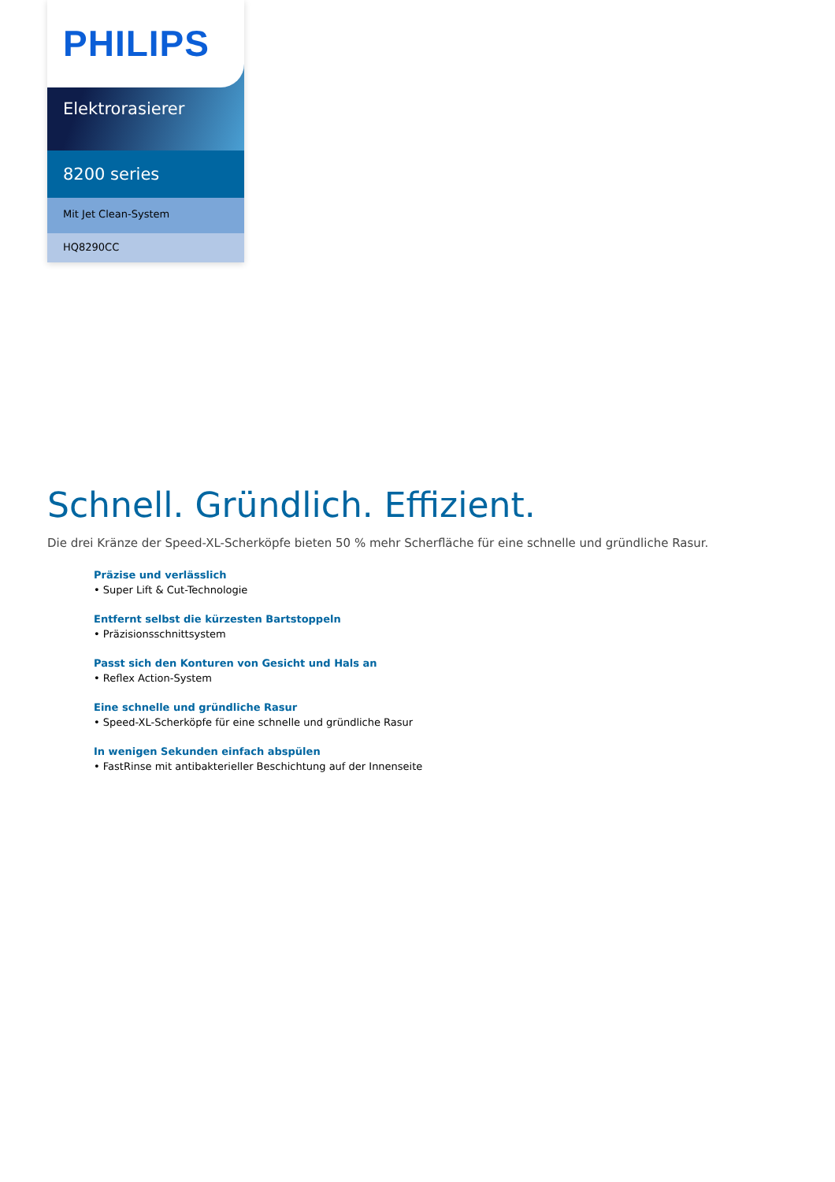PHILIPS
Elektrorasierer
8200 series
Mit Jet Clean-System
HQ8290CC
Schnell. Gründlich. Effizient.
Die drei Kränze der Speed-XL-Scherköpfe bieten 50 % mehr Scherfläche für eine schnelle und gründliche Rasur.
Präzise und verlässlich
• Super Lift & Cut-Technologie
Entfernt selbst die kürzesten Bartstoppeln
• Präzisionsschnittsystem
Passt sich den Konturen von Gesicht und Hals an
• Reflex Action-System
Eine schnelle und gründliche Rasur
• Speed-XL-Scherköpfe für eine schnelle und gründliche Rasur
In wenigen Sekunden einfach abspülen
• FastRinse mit antibakterieller Beschichtung auf der Innenseite